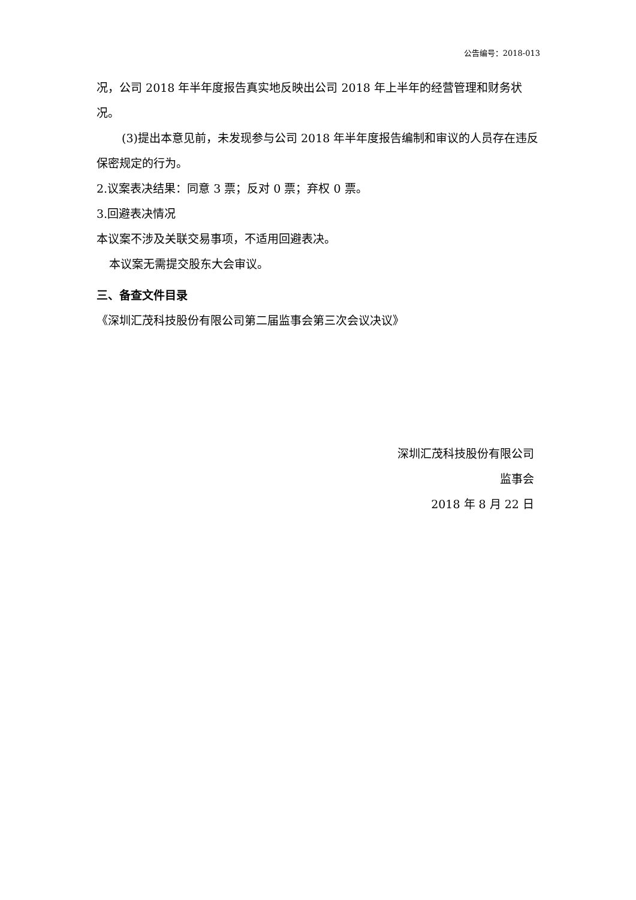公告编号：2018-013
况，公司 2018 年半年度报告真实地反映出公司 2018 年上半年的经营管理和财务状况。
(3)提出本意见前，未发现参与公司 2018 年半年度报告编制和审议的人员存在违反保密规定的行为。
2.议案表决结果：同意 3 票；反对 0 票；弃权 0 票。
3.回避表决情况
本议案不涉及关联交易事项，不适用回避表决。
本议案无需提交股东大会审议。
三、备查文件目录
《深圳汇茂科技股份有限公司第二届监事会第三次会议决议》
深圳汇茂科技股份有限公司
监事会
2018 年 8 月 22 日